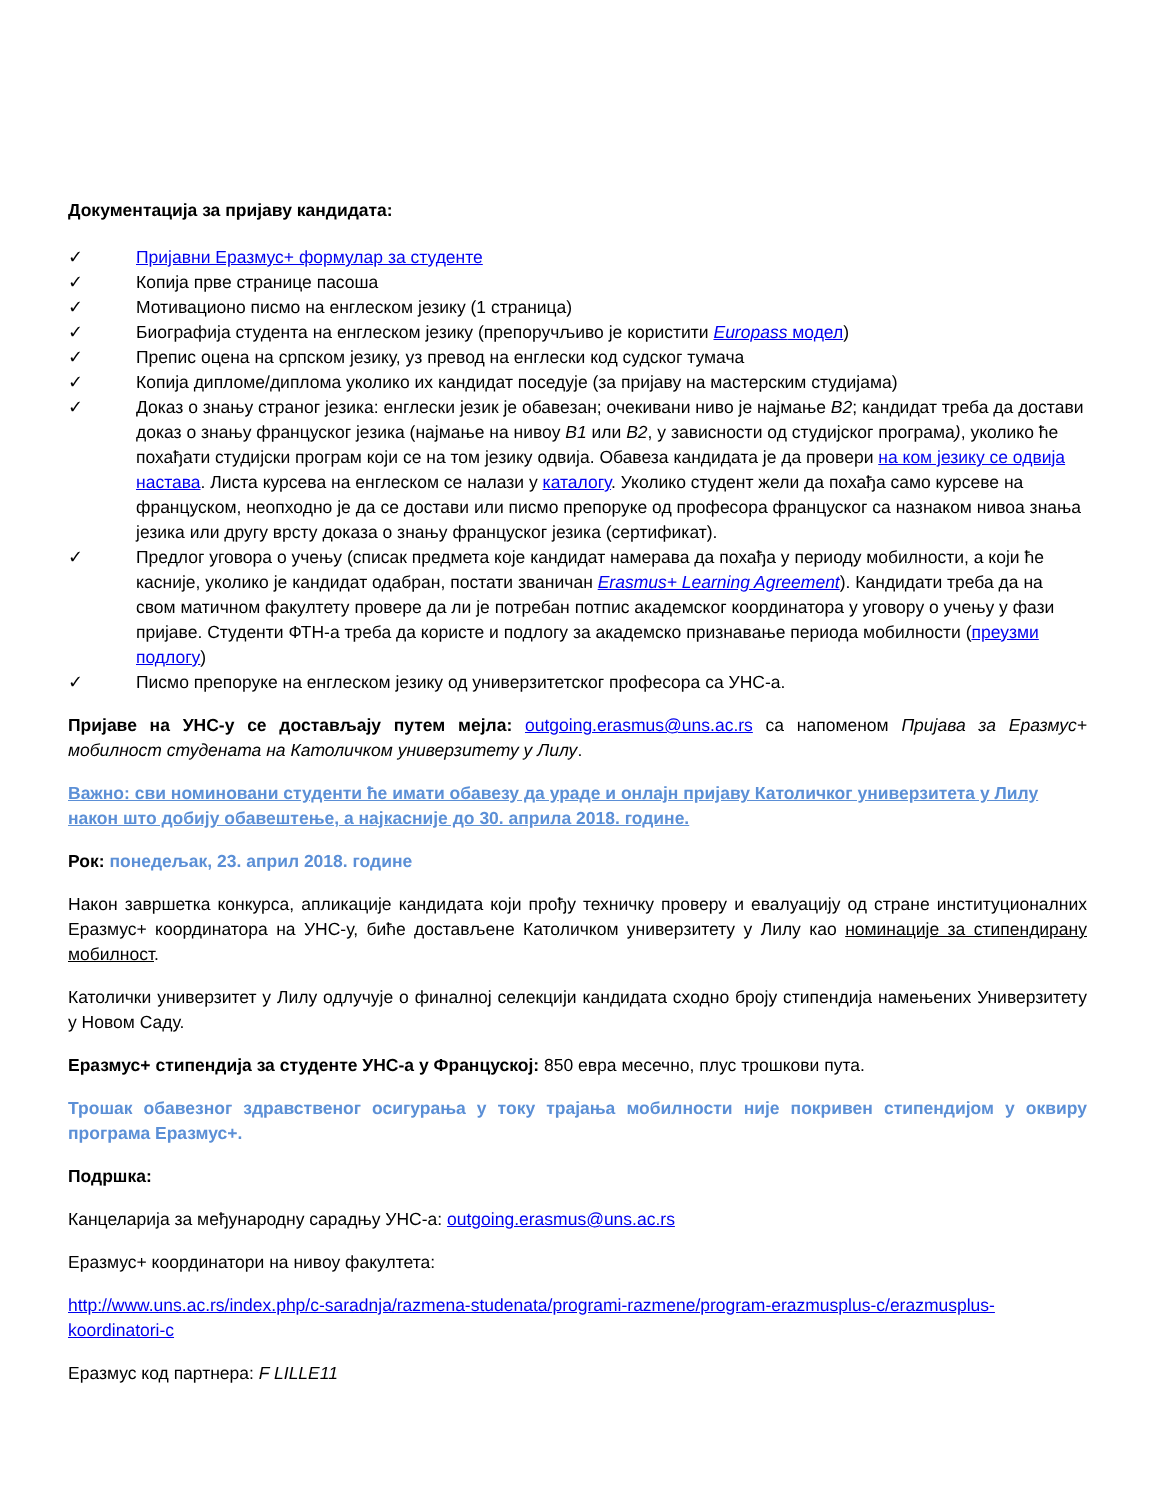Документација за пријаву кандидата:
✓ Пријавни Еразмус+ формулар за студенте
✓ Копија прве странице пасоша
✓ Мотивационо писмо на енглеском језику (1 страница)
✓ Биографија студента на енглеском језику (препоручљиво је користити Europass модел)
✓ Препис оцена на српском језику, уз превод на енглески код судског тумача
✓ Копија дипломе/диплома уколико их кандидат поседује (за пријаву на мастерским студијама)
✓ Доказ о знању страног језика: енглески језик је обавезан; очекивани ниво је најмање B2; кандидат треба да достави доказ о знању француског језика (најмање на нивоу B1 или B2, у зависности од студијског програма), уколико ће похађати студијски програм који се на том језику одвија. Обавеза кандидата је да провери на ком језику се одвија настава. Листа курсева на енглеском се налази у каталогу. Уколико студент жели да похађа само курсеве на француском, неопходно је да се достави или писмо препоруке од професора француског са назнаком нивоа знања језика или другу врсту доказа о знању француског језика (сертификат).
✓ Предлог уговора о учењу (списак предмета које кандидат намерава да похађа у периоду мобилности, а који ће касније, уколико је кандидат одабран, постати званичан Erasmus+ Learning Agreement). Кандидати треба да на свом матичном факултету провере да ли је потребан потпис академског координатора у уговору о учењу у фази пријаве. Студенти ФТН-а треба да користе и подлогу за академско признавање периода мобилности (преузми подлогу)
✓ Писмо препоруке на енглеском језику од универзитетског професора са УНС-а.
Пријаве на УНС-у се достављају путем мејла: outgoing.erasmus@uns.ac.rs са напоменом Пријава за Еразмус+ мобилност студената на Католичком универзитету у Лилу.
Важно: сви номиновани студенти ће имати обавезу да ураде и онлајн пријаву Католичког универзитета у Лилу након што добију обавештење, а најкасније до 30. априла 2018. године.
Рок: понедељак, 23. април 2018. године
Након завршетка конкурса, апликације кандидата који прођу техничку проверу и евалуацију од стране институционалних Еразмус+ координатора на УНС-у, биће достављене Католичком универзитету у Лилу као номинације за стипендирану мобилност.
Католички универзитет у Лилу одлучује о финалној селекцији кандидата сходно броју стипендија намењених Универзитету у Новом Саду.
Еразмус+ стипендија за студенте УНС-а у Француској: 850 евра месечно, плус трошкови пута.
Трошак обавезног здравственог осигурања у току трајања мобилности није покривен стипендијом у оквиру програма Еразмус+.
Подршка:
Канцеларија за међународну сарадњу УНС-а: outgoing.erasmus@uns.ac.rs
Еразмус+ координатори на нивоу факултета:
http://www.uns.ac.rs/index.php/c-saradnja/razmena-studenata/programi-razmene/program-erazmusplus-c/erazmusplus-koordinatori-c
Еразмус код партнера: F LILLE11